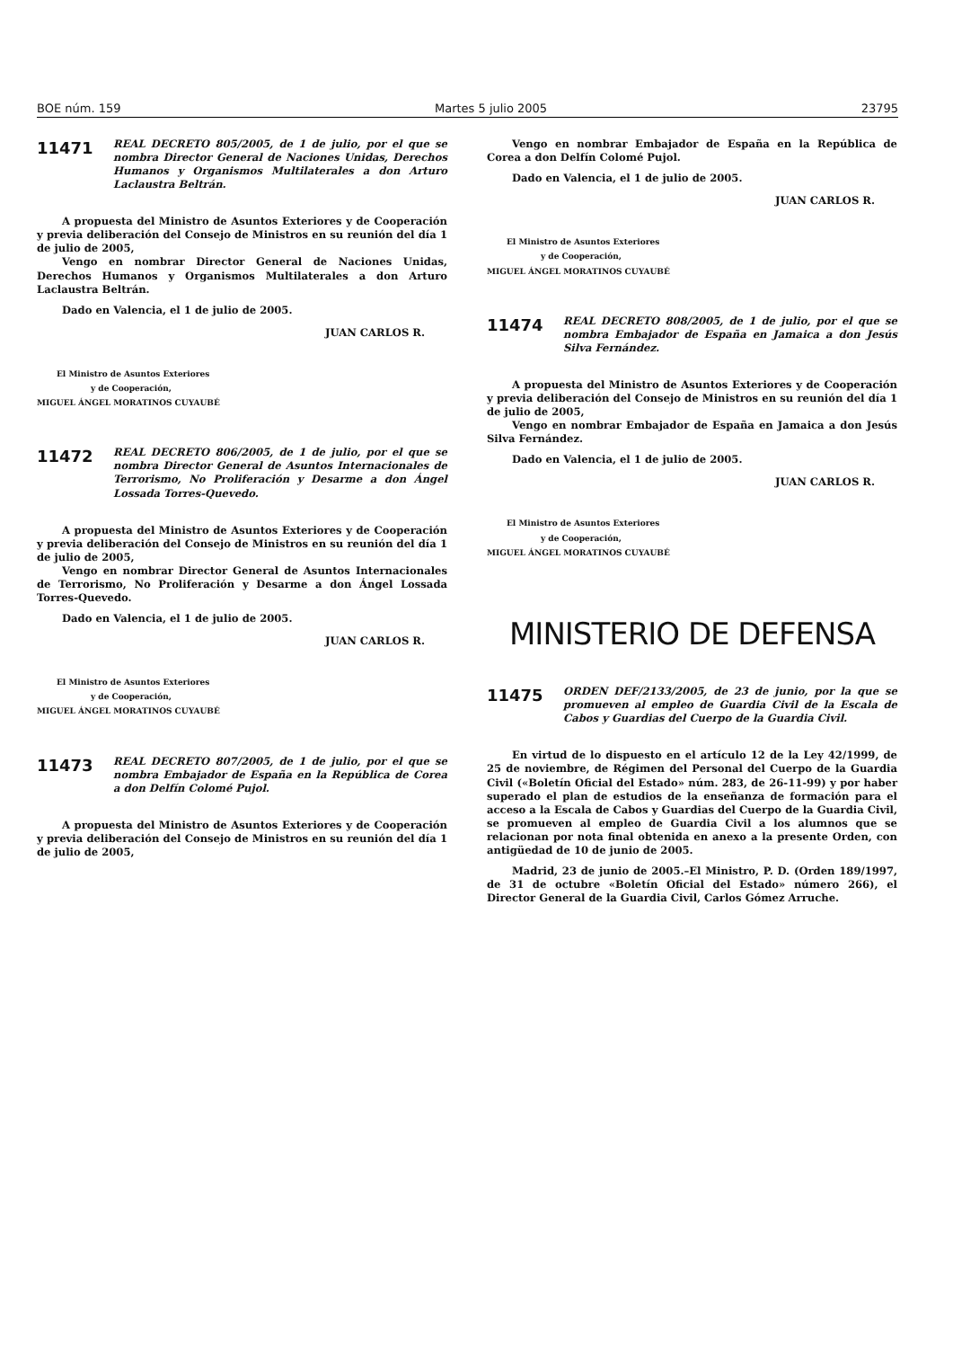BOE núm. 159 Martes 5 julio 2005 23795
11471
REAL DECRETO 805/2005, de 1 de julio, por el que se nombra Director General de Naciones Unidas, Derechos Humanos y Organismos Multilaterales a don Arturo Laclaustra Beltrán.
A propuesta del Ministro de Asuntos Exteriores y de Cooperación y previa deliberación del Consejo de Ministros en su reunión del día 1 de julio de 2005,
Vengo en nombrar Director General de Naciones Unidas, Derechos Humanos y Organismos Multilaterales a don Arturo Laclaustra Beltrán.
Dado en Valencia, el 1 de julio de 2005.
JUAN CARLOS R.
El Ministro de Asuntos Exteriores
y de Cooperación,
MIGUEL ÁNGEL MORATINOS CUYAUBÉ
11472
REAL DECRETO 806/2005, de 1 de julio, por el que se nombra Director General de Asuntos Internacionales de Terrorismo, No Proliferación y Desarme a don Ángel Lossada Torres-Quevedo.
A propuesta del Ministro de Asuntos Exteriores y de Cooperación y previa deliberación del Consejo de Ministros en su reunión del día 1 de julio de 2005,
Vengo en nombrar Director General de Asuntos Internacionales de Terrorismo, No Proliferación y Desarme a don Ángel Lossada Torres-Quevedo.
Dado en Valencia, el 1 de julio de 2005.
JUAN CARLOS R.
El Ministro de Asuntos Exteriores
y de Cooperación,
MIGUEL ÁNGEL MORATINOS CUYAUBÉ
11473
REAL DECRETO 807/2005, de 1 de julio, por el que se nombra Embajador de España en la República de Corea a don Delfín Colomé Pujol.
A propuesta del Ministro de Asuntos Exteriores y de Cooperación y previa deliberación del Consejo de Ministros en su reunión del día 1 de julio de 2005,
Vengo en nombrar Embajador de España en la República de Corea a don Delfín Colomé Pujol.
Dado en Valencia, el 1 de julio de 2005.
JUAN CARLOS R.
El Ministro de Asuntos Exteriores
y de Cooperación,
MIGUEL ÁNGEL MORATINOS CUYAUBÉ
11474
REAL DECRETO 808/2005, de 1 de julio, por el que se nombra Embajador de España en Jamaica a don Jesús Silva Fernández.
A propuesta del Ministro de Asuntos Exteriores y de Cooperación y previa deliberación del Consejo de Ministros en su reunión del día 1 de julio de 2005,
Vengo en nombrar Embajador de España en Jamaica a don Jesús Silva Fernández.
Dado en Valencia, el 1 de julio de 2005.
JUAN CARLOS R.
El Ministro de Asuntos Exteriores
y de Cooperación,
MIGUEL ÁNGEL MORATINOS CUYAUBÉ
MINISTERIO DE DEFENSA
11475
ORDEN DEF/2133/2005, de 23 de junio, por la que se promueven al empleo de Guardia Civil de la Escala de Cabos y Guardias del Cuerpo de la Guardia Civil.
En virtud de lo dispuesto en el artículo 12 de la Ley 42/1999, de 25 de noviembre, de Régimen del Personal del Cuerpo de la Guardia Civil («Boletín Oficial del Estado» núm. 283, de 26-11-99) y por haber superado el plan de estudios de la enseñanza de formación para el acceso a la Escala de Cabos y Guardias del Cuerpo de la Guardia Civil, se promueven al empleo de Guardia Civil a los alumnos que se relacionan por nota final obtenida en anexo a la presente Orden, con antigüedad de 10 de junio de 2005.
Madrid, 23 de junio de 2005.–El Ministro, P. D. (Orden 189/1997, de 31 de octubre «Boletín Oficial del Estado» número 266), el Director General de la Guardia Civil, Carlos Gómez Arruche.